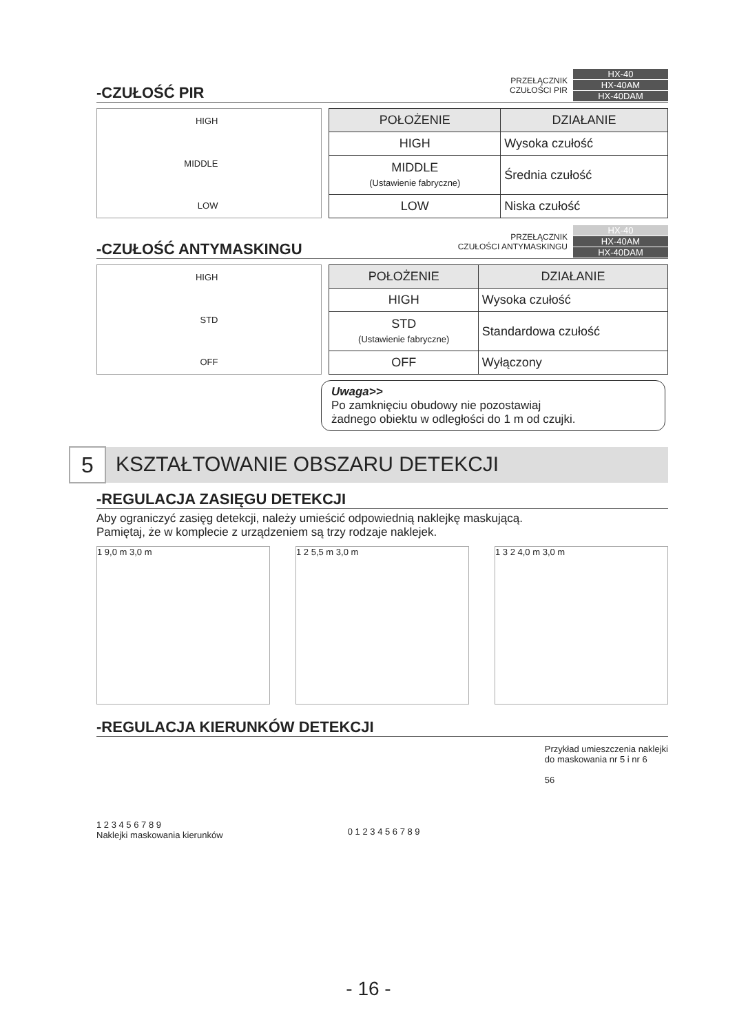-CZUŁOŚĆ PIR PRZEŁĄCZNIK
CZUŁOŚCI PIR
HX-40
HX-40AM
HX-40DAM
HIGH
MIDDLE
LOW
| POŁOŻENIE | DZIAŁANIE |
| --- | --- |
| HIGH | Wysoka czułość |
| MIDDLE (Ustawienie fabryczne) | Średnia czułość |
| LOW | Niska czułość |
-CZUŁOŚĆ ANTYMASKINGU PRZEŁĄCZNIK
CZUŁOŚCI ANTYMASKINGU
HX-40
HX-40AM
HX-40DAM
HIGH
STD
OFF
| POŁOŻENIE | DZIAŁANIE |
| --- | --- |
| HIGH | Wysoka czułość |
| STD (Ustawienie fabryczne) | Standardowa czułość |
| OFF | Wyłączony |
Uwaga>>
Po zamknięciu obudowy nie pozostawiaj
żadnego obiektu w odległości do 1 m od czujki.
5
KSZTAŁTOWANIE OBSZARU DETEKCJI
-REGULACJA ZASIĘGU DETEKCJI
Aby ograniczyć zasięg detekcji, należy umieścić odpowiednią naklejkę maskującą.
Pamiętaj, że w komplecie z urządzeniem są trzy rodzaje naklejek.
1 9,0 m 3,0 m 1 2 5,5 m 3,0 m 1 3 2 4,0 m 3,0 m
-REGULACJA KIERUNKÓW DETEKCJI
1 2 3 4 5 6 7 8 9
Naklejki maskowania kierunków
0 1 2 3 4 5 6 7 8 9
Przykład umieszczenia naklejki
do maskowania nr 5 i nr 6
56
- 16 -